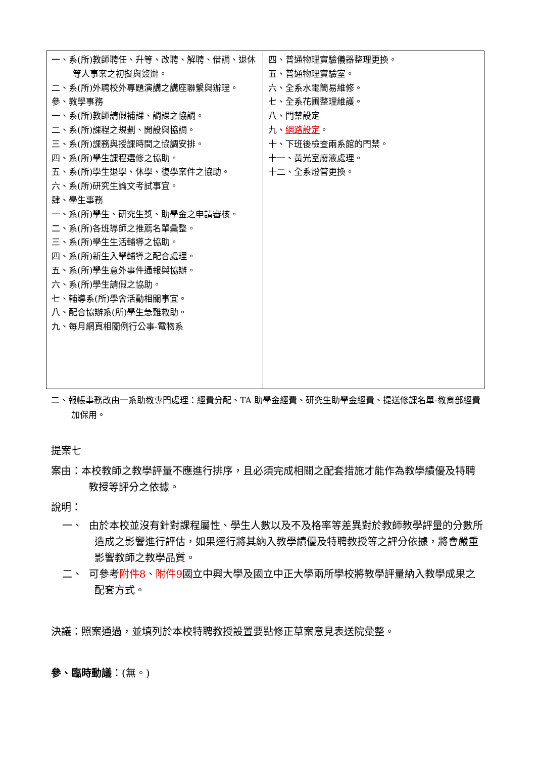| 一、系(所)教師聘任、升等、改聘、解聘、借調、退休等人事案之初擬與簽辦。 二、系(所)外聘校外專題演講之講座聯繫與辦理。 參、教學事務 一、系(所)教師請假補課、調課之協調。 二、系(所)課程之規劃、開設與協調。 三、系(所)課務與授課時間之協調安排。 四、系(所)學生課程選修之協助。 五、系(所)學生退學、休學、復學案件之協助。 六、系(所)研究生論文考試事宜。 肆、學生事務 一、系(所)學生、研究生獎、助學金之申請審核。 二、系(所)各班導師之推薦名單彙整。 三、系(所)學生生活輔導之協助。 四、系(所)新生入學輔導之配合處理。 五、系(所)學生意外事件通報與協辦。 六、系(所)學生請假之協助。 七、輔導系(所)學會活動相關事宜。 八、配合協辦系(所)學生急難救助。 九、每月網頁相關例行公事-電物系 | 四、普通物理實驗儀器整理更換。 五、普通物理實驗室。 六、全系水電簡易維修。 七、全系花圃整理維護。 八、門禁設定 九、 網路設定 。 十、下班後檢查兩系館的門禁。 十一、黃光室廢液處理。 十二、全系燈管更換。 |
二、報帳事務改由一系助教專門處理：經費分配、TA 助學金經費、研究生助學金經費、提送修課名單-教育部經費加保用。
提案七
案由：本校教師之教學評量不應進行排序，且必須完成相關之配套措施才能作為教學績優及特聘教授等評分之依據。
說明：
一、 由於本校並沒有針對課程屬性、學生人數以及不及格率等差異對於教師教學評量的分數所造成之影響進行評估，如果逕行將其納入教學績優及特聘教授等之評分依據，將會嚴重影響教師之教學品質。
二、 可參考附件8、附件9國立中興大學及國立中正大學兩所學校將教學評量納入教學成果之配套方式。
決議：照案通過，並填列於本校特聘教授設置要點修正草案意見表送院彙整。
參、臨時動議：(無。)